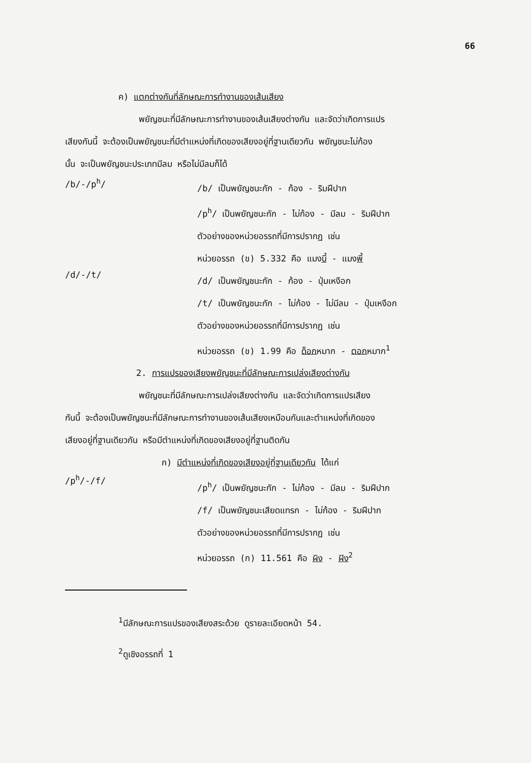66
ค) แตกต่างกันที่ลักษณะการทำงานของเส้นเสียง
พยัญชนะที่มีลักษณะการทำงานของเส้นเสียงต่างกัน และจัดว่าเกิดการแปร
เสียงกันนี้ จะต้องเป็นพยัญชนะที่มีตำแหน่งที่เกิดของเสียงอยู่ที่ฐานเดียวกัน พยัญชนะไม่ก้อง
นั้น จะเป็นพยัญชนะประเภทมีลม หรือไม่มีลมก็ได้
/b/-/p<sup>h</sup>/
/b/ เป็นพยัญชนะกัก - ก้อง - ริมฝีปาก
/p<sup>h</sup>/ เป็นพยัญชนะกัก - ไม่ก้อง - มีลม - ริมฝีปาก
ตัวอย่างของหน่วยอรรถที่มีการปรากฏ เช่น
หน่วยอรรถ (ข) 5.332 คือ แมงบี้ - แมงพี้
/d/-/t/
/d/ เป็นพยัญชนะกัก - ก้อง - ปุ่มเหงือก
/t/ เป็นพยัญชนะกัก - ไม่ก้อง - ไม่มีลม - ปุ่มเหงือก
ตัวอย่างของหน่วยอรรถที่มีการปรากฏ เช่น
หน่วยอรรถ (ข) 1.99 คือ ด็อกหมาก - ตอกหมาก<sup>1</sup>
2. การแปรของเสียงพยัญชนะที่มีลักษณะการเปล่งเสียงต่างกัน
พยัญชนะที่มีลักษณะการเปล่งเสียงต่างกัน และจัดว่าเกิดการแปรเสียง
กันนี้ จะต้องเป็นพยัญชนะที่มีลักษณะการทำงานของเส้นเสียงเหมือนกันและตำแหน่งที่เกิดของ
เสียงอยู่ที่ฐานเดียวกัน หรือมีตำแหน่งที่เกิดของเสียงอยู่ที่ฐานติดกัน
ก) มีตำแหน่งที่เกิดของเสียงอยู่ที่ฐานเดียวกัน ได้แก่
/p<sup>h</sup>/-/f/
/p<sup>h</sup>/ เป็นพยัญชนะกัก - ไม่ก้อง - มีลม - ริมฝีปาก
/f/ เป็นพยัญชนะเสียดแทรก - ไม่ก้อง - ริมฝีปาก
ตัวอย่างของหน่วยอรรถที่มีการปรากฏ เช่น
หน่วยอรรถ (ก) 11.561 คือ ผิง - ฝิง<sup>2</sup>
<sup>1</sup> มีลักษณะการแปรของเสียงสระด้วย ดูรายละเอียดหน้า 54.
<sup>2</sup> ดูเชิงอรรถที่ 1